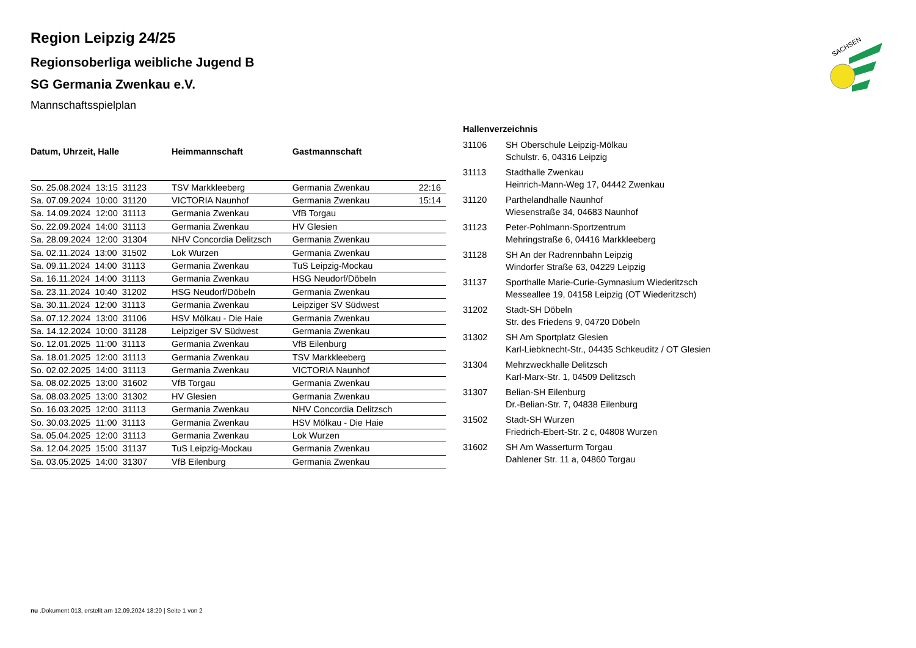SACHSEN
Region Leipzig 24/25
Regionsoberliga weibliche Jugend B
SG Germania Zwenkau e.V.
Mannschaftsspielplan
| Datum, Uhrzeit, Halle | Heimmannschaft | Gastmannschaft | |
| --- | --- | --- | --- |
| So. 25.08.2024 13:15 31123 | TSV Markkleeberg | Germania Zwenkau | 22:16 |
| Sa. 07.09.2024 10:00 31120 | VICTORIA Naunhof | Germania Zwenkau | 15:14 |
| Sa. 14.09.2024 12:00 31113 | Germania Zwenkau | VfB Torgau | |
| So. 22.09.2024 14:00 31113 | Germania Zwenkau | HV Glesien | |
| Sa. 28.09.2024 12:00 31304 | NHV Concordia Delitzsch | Germania Zwenkau | |
| Sa. 02.11.2024 13:00 31502 | Lok Wurzen | Germania Zwenkau | |
| Sa. 09.11.2024 14:00 31113 | Germania Zwenkau | TuS Leipzig-Mockau | |
| Sa. 16.11.2024 14:00 31113 | Germania Zwenkau | HSG Neudorf/Döbeln | |
| Sa. 23.11.2024 10:40 31202 | HSG Neudorf/Döbeln | Germania Zwenkau | |
| Sa. 30.11.2024 12:00 31113 | Germania Zwenkau | Leipziger SV Südwest | |
| Sa. 07.12.2024 13:00 31106 | HSV Mölkau - Die Haie | Germania Zwenkau | |
| Sa. 14.12.2024 10:00 31128 | Leipziger SV Südwest | Germania Zwenkau | |
| So. 12.01.2025 11:00 31113 | Germania Zwenkau | VfB Eilenburg | |
| Sa. 18.01.2025 12:00 31113 | Germania Zwenkau | TSV Markkleeberg | |
| So. 02.02.2025 14:00 31113 | Germania Zwenkau | VICTORIA Naunhof | |
| Sa. 08.02.2025 13:00 31602 | VfB Torgau | Germania Zwenkau | |
| Sa. 08.03.2025 13:00 31302 | HV Glesien | Germania Zwenkau | |
| So. 16.03.2025 12:00 31113 | Germania Zwenkau | NHV Concordia Delitzsch | |
| So. 30.03.2025 11:00 31113 | Germania Zwenkau | HSV Mölkau - Die Haie | |
| Sa. 05.04.2025 12:00 31113 | Germania Zwenkau | Lok Wurzen | |
| Sa. 12.04.2025 15:00 31137 | TuS Leipzig-Mockau | Germania Zwenkau | |
| Sa. 03.05.2025 14:00 31307 | VfB Eilenburg | Germania Zwenkau | |
Hallenverzeichnis
| 31106 | SH Oberschule Leipzig-Mölkau Schulstr. 6, 04316 Leipzig |
| 31113 | Stadthalle Zwenkau Heinrich-Mann-Weg 17, 04442 Zwenkau |
| 31120 | Parthelandhalle Naunhof Wiesenstraße 34, 04683 Naunhof |
| 31123 | Peter-Pohlmann-Sportzentrum Mehringstraße 6, 04416 Markkleeberg |
| 31128 | SH An der Radrennbahn Leipzig Windorfer Straße 63, 04229 Leipzig |
| 31137 | Sporthalle Marie-Curie-Gymnasium Wiederitzsch Messeallee 19, 04158 Leipzig (OT Wiederitzsch) |
| 31202 | Stadt-SH Döbeln Str. des Friedens 9, 04720 Döbeln |
| 31302 | SH Am Sportplatz Glesien Karl-Liebknecht-Str., 04435 Schkeuditz / OT Glesien |
| 31304 | Mehrzweckhalle Delitzsch Karl-Marx-Str. 1, 04509 Delitzsch |
| 31307 | Belian-SH Eilenburg Dr.-Belian-Str. 7, 04838 Eilenburg |
| 31502 | Stadt-SH Wurzen Friedrich-Ebert-Str. 2 c, 04808 Wurzen |
| 31602 | SH Am Wasserturm Torgau Dahlener Str. 11 a, 04860 Torgau |
nu .Dokument 013, erstellt am 12.09.2024 18:20 | Seite 1 von 2